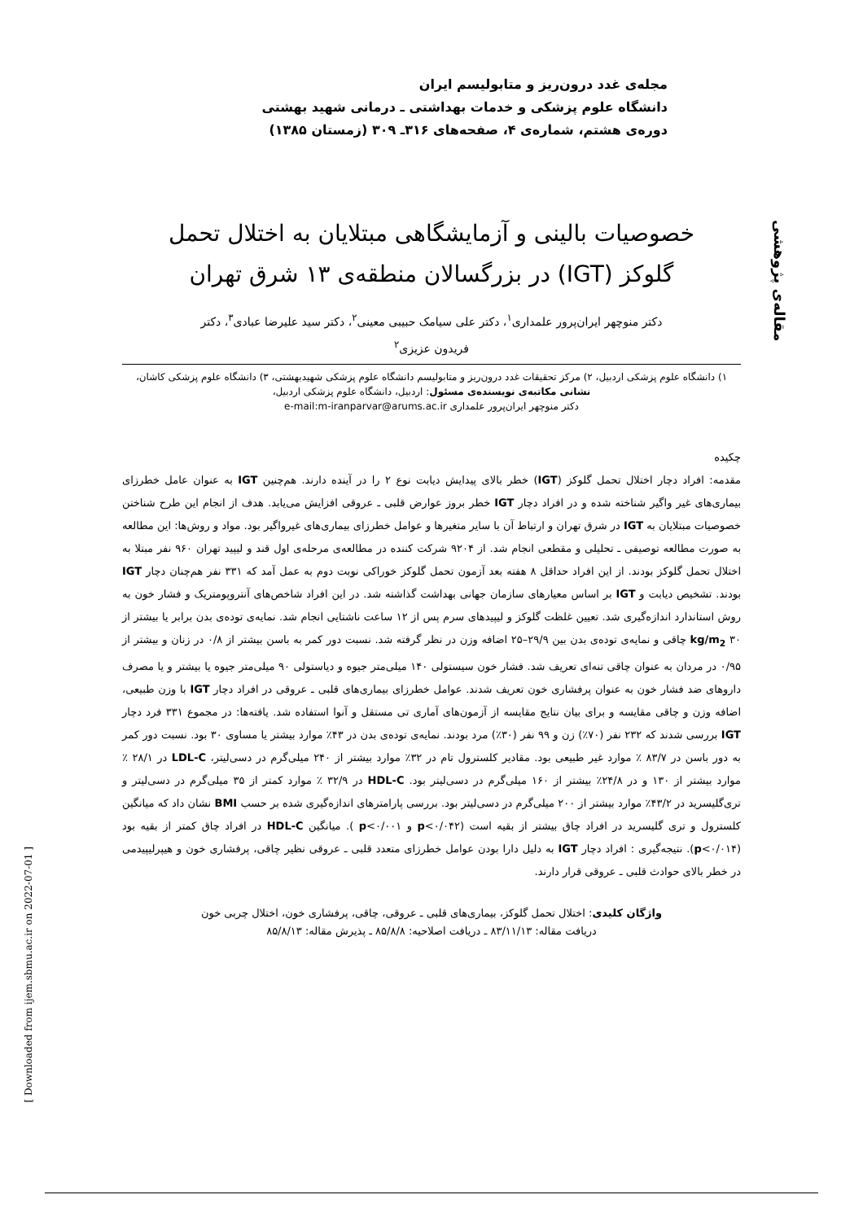مقاله‌ی پژوهشی
مجله‌ی غدد درون‌ریز و متابولیسم ایران
دانشگاه علوم پزشکی و خدمات بهداشتی ـ درمانی شهید بهشتی
دوره‌ی هشتم، شماره‌ی ۴، صفحه‌های ۳۱۶ـ ۳۰۹ (زمستان ۱۳۸۵)
خصوصیات بالینی و آزمایشگاهی مبتلایان به اختلال تحمل
گلوکز (IGT) در بزرگسالان منطقه‌ی ۱۳ شرق تهران
دکتر منوچهر ایران‌پرور علمداری<sup>۱</sup>، دکتر علی سیامک حبیبی معینی<sup>۲</sup>، دکتر سید علیرضا عبادی<sup>۳</sup>، دکتر
فریدون عزیزی<sup>۲</sup>
۱) دانشگاه علوم پزشکی اردبیل، ۲) مرکز تحقیقات غدد درون‌ریز و متابولیسم دانشگاه علوم پزشکی شهیدبهشتی، ۳) دانشگاه علوم پزشکی کاشان،
نشانی مکاتبه‌ی نویسنده‌ی مسئول: اردبیل، دانشگاه علوم پزشکی اردبیل،
دکتر منوچهر ایران‌پرور علمداری e-mail:m-iranparvar@arums.ac.ir
چکیده
مقدمه: افراد دچار اختلال تحمل گلوکز (IGT) خطر بالای پیدایش دیابت نوع ۲ را در آینده دارند. هم‌چنین IGT به عنوان عامل خطرزای بیماری‌های غیر واگیر شناخته شده و در افراد دچار IGT خطر بروز عوارض قلبی ـ عروقی افزایش می‌یابد. هدف از انجام این طرح شناختن خصوصیات مبتلایان به IGT در شرق تهران و ارتباط آن با سایر متغیرها و عوامل خطرزای بیماری‌های غیرواگیر بود. مواد و روش‌ها: این مطالعه به صورت مطالعه توصیفی ـ تحلیلی و مقطعی انجام شد. از ۹۲۰۴ شرکت کننده در مطالعه‌ی مرحله‌ی اول قند و لیپید تهران ۹۶۰ نفر مبتلا به اختلال تحمل گلوکز بودند. از این افراد حداقل ۸ هفته بعد آزمون تحمل گلوکز خوراکی نوبت دوم به عمل آمد که ۳۳۱ نفر هم‌چنان دچار IGT بودند. تشخیص دیابت و IGT بر اساس معیارهای سازمان جهانی بهداشت گذاشته شد. در این افراد شاخص‌های آنتروپومتریک و فشار خون به روش استاندارد اندازه‌گیری شد. تعیین غلظت گلوکز و لیپیدهای سرم پس از ۱۲ ساعت ناشتایی انجام شد. نمایه‌ی توده‌ی بدن برابر یا بیشتر از kg/m<sub>2</sub> ۳۰ چاقی و نمایه‌ی توده‌ی بدن بین ۲۹/۹–۲۵ اضافه وزن در نظر گرفته شد. نسبت دور کمر به باسن بیشتر از ۰/۸ در زنان و بیشتر از ۰/۹۵ در مردان به عنوان چاقی تنه‌ای تعریف شد. فشار خون سیستولی ۱۴۰ میلی‌متر جیوه و دیاستولی ۹۰ میلی‌متر جیوه یا بیشتر و یا مصرف داروهای ضد فشار خون به عنوان پرفشاری خون تعریف شدند. عوامل خطرزای بیماری‌های قلبی ـ عروقی در افراد دچار IGT با وزن طبیعی، اضافه وزن و چاقی مقایسه و برای بیان نتایج مقایسه از آزمون‌های آماری تی مستقل و آنوا استفاده شد. یافته‌ها: در مجموع ۳۳۱ فرد دچار IGT بررسی شدند که ۲۳۲ نفر (۷۰٪) زن و ۹۹ نفر (۳۰٪) مرد بودند. نمایه‌ی توده‌ی بدن در ۴۳٪ موارد بیشتر یا مساوی ۳۰ بود. نسبت دور کمر به دور باسن در ۸۳/۷ ٪ موارد غیر طبیعی بود. مقادیر کلسترول تام در ۳۲٪ موارد بیشتر از ۲۴۰ میلی‌گرم در دسی‌لیتر، LDL-C در ۲۸/۱ ٪ موارد بیشتر از ۱۳۰ و در ۲۴/۸٪ بیشتر از ۱۶۰ میلی‌گرم در دسی‌لیتر بود. HDL-C در ۳۲/۹ ٪ موارد کمتر از ۳۵ میلی‌گرم در دسی‌لیتر و تری‌گلیسرید در ۴۳/۲٪ موارد بیشتر از ۲۰۰ میلی‌گرم در دسی‌لیتر بود. بررسی پارامترهای اندازه‌گیری شده بر حسب BMI نشان داد که میانگین کلسترول و تری گلیسرید در افراد چاق بیشتر از بقیه است (p<۰/۰۴۲ و p<۰/۰۰۱ ). میانگین HDL-C در افراد چاق کمتر از بقیه بود (p<۰/۰۱۴). نتیجه‌گیری : افراد دچار IGT به دلیل دارا بودن عوامل خطرزای متعدد قلبی ـ عروقی نظیر چاقی، پرفشاری خون و هیپرلیپیدمی در خطر بالای حوادث قلبی ـ عروقی قرار دارند.
واژگان کلیدی: اختلال تحمل گلوکز، بیماری‌های قلبی ـ عروقی، چاقی، پرفشاری خون، اختلال چربی خون
دریافت مقاله: ۸۳/۱۱/۱۳ ـ دریافت اصلاحیه: ۸۵/۸/۸ ـ پذیرش مقاله: ۸۵/۸/۱۳
[ Downloaded from ijem.sbmu.ac.ir on 2022-07-01 ]